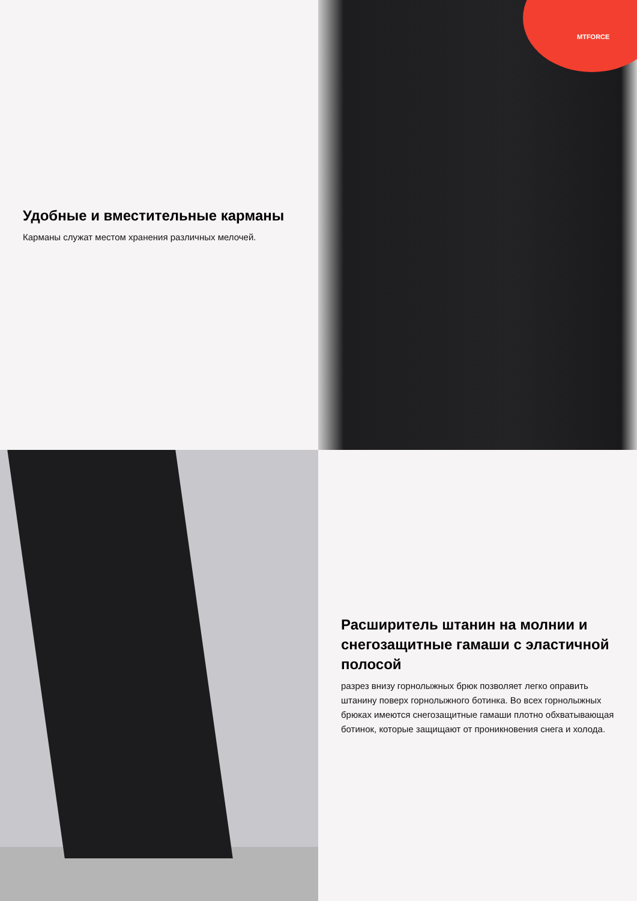Удобные и вместительные карманы
Карманы служат местом хранения различных мелочей.
MTFORCE
Расширитель штанин на молнии и снегозащитные гамаши с эластичной полосой
разрез внизу горнолыжных брюк позволяет легко оправить штанину поверх горнолыжного ботинка. Во всех горнолыжных брюках имеются снегозащитные гамаши плотно обхватывающая ботинок, которые защищают от проникновения снега и холода.